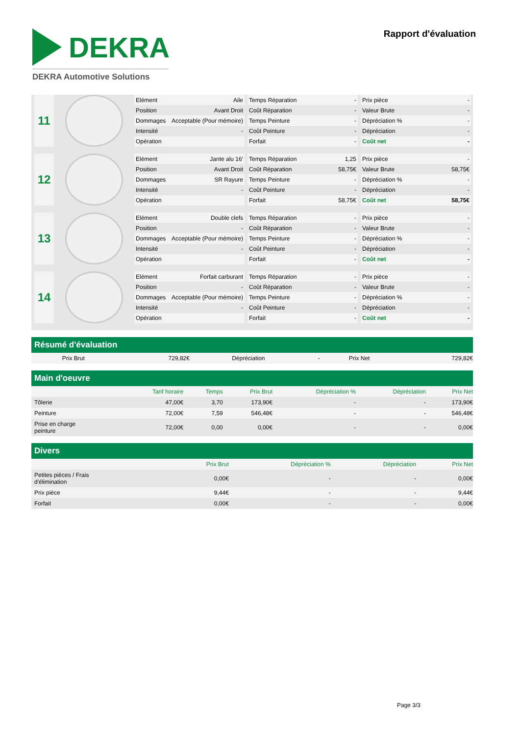DEKRA
DEKRA Automotive Solutions
Rapport d'évaluation
11
| Elément | Aile |
| Position | Avant Droit |
| Dommages | Acceptable (Pour mémoire) |
| Intensité | - |
| Opération | |
| Temps Réparation | - |
| Coût Réparation | - |
| Temps Peinture | - |
| Coût Peinture | - |
| Forfait | - |
| Prix pièce | - |
| Valeur Brute | - |
| Dépréciation % | - |
| Dépréciation | - |
| Coût net | - |
12
| Elément | Jante alu 16' |
| Position | Avant Droit |
| Dommages | SR Rayure |
| Intensité | - |
| Opération | |
| Temps Réparation | 1,25 |
| Coût Réparation | 58,75€ |
| Temps Peinture | - |
| Coût Peinture | - |
| Forfait | 58,75€ |
| Prix pièce | - |
| Valeur Brute | 58,75€ |
| Dépréciation % | - |
| Dépréciation | - |
| Coût net | 58,75€ |
13
| Elément | Double clefs |
| Position | - |
| Dommages | Acceptable (Pour mémoire) |
| Intensité | - |
| Opération | |
| Temps Réparation | - |
| Coût Réparation | - |
| Temps Peinture | - |
| Coût Peinture | - |
| Forfait | - |
| Prix pièce | - |
| Valeur Brute | - |
| Dépréciation % | - |
| Dépréciation | - |
| Coût net | - |
14
| Elément | Forfait carburant |
| Position | - |
| Dommages | Acceptable (Pour mémoire) |
| Intensité | - |
| Opération | |
| Temps Réparation | - |
| Coût Réparation | - |
| Temps Peinture | - |
| Coût Peinture | - |
| Forfait | - |
| Prix pièce | - |
| Valeur Brute | - |
| Dépréciation % | - |
| Dépréciation | - |
| Coût net | - |
Résumé d'évaluation
| Prix Brut | 729,82€ | Dépréciation | - | Prix Net | 729,82€ |
Main d'oeuvre
| | Tarif horaire | Temps | Prix Brut | Dépréciation % | Dépréciation | Prix Net |
| --- | --- | --- | --- | --- | --- | --- |
| Tôlerie | 47,00€ | 3,70 | 173,90€ | - | - | 173,90€ |
| Peinture | 72,00€ | 7,59 | 546,48€ | - | - | 546,48€ |
| Prise en charge peinture | 72,00€ | 0,00 | 0,00€ | - | - | 0,00€ |
Divers
| | Prix Brut | Dépréciation % | Dépréciation | Prix Net |
| --- | --- | --- | --- | --- |
| Petites pièces / Frais d'élimination | 0,00€ | - | - | 0,00€ |
| Prix pièce | 9,44€ | - | - | 9,44€ |
| Forfait | 0,00€ | - | - | 0,00€ |
Page 3/3